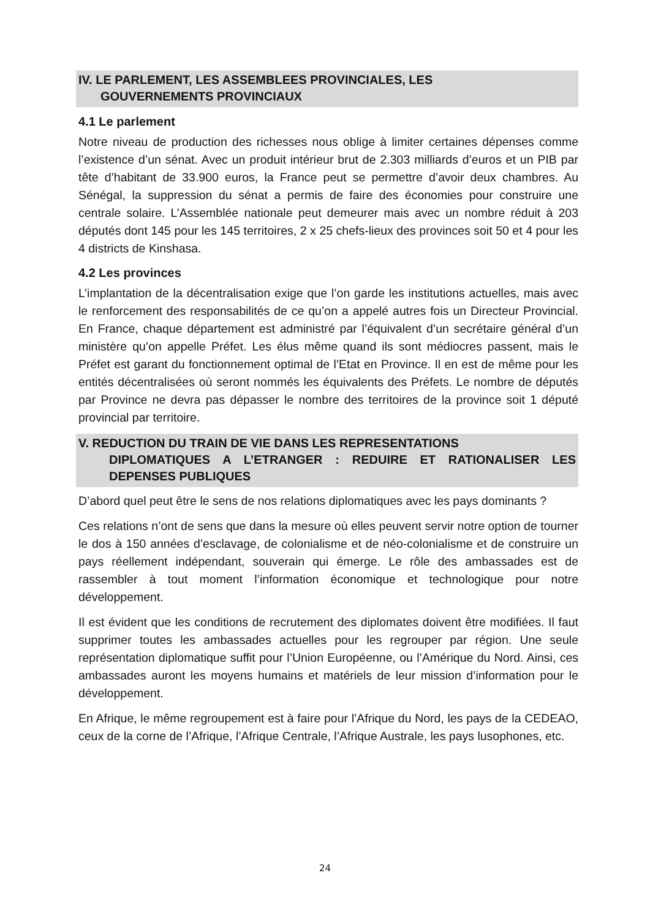IV. LE PARLEMENT, LES ASSEMBLEES PROVINCIALES, LES
GOUVERNEMENTS PROVINCIAUX
4.1 Le parlement
Notre niveau de production des richesses nous oblige à limiter certaines dépenses comme l’existence d’un sénat. Avec un produit intérieur brut de 2.303 milliards d’euros et un PIB par tête d’habitant de 33.900 euros, la France peut se permettre d’avoir deux chambres. Au Sénégal, la suppression du sénat a permis de faire des économies pour construire une centrale solaire. L’Assemblée nationale peut demeurer mais avec un nombre réduit à 203 députés dont 145 pour les 145 territoires, 2 x 25 chefs-lieux des provinces soit 50 et 4 pour les 4 districts de Kinshasa.
4.2 Les provinces
L’implantation de la décentralisation exige que l’on garde les institutions actuelles, mais avec le renforcement des responsabilités de ce qu’on a appelé autres fois un Directeur Provincial. En France, chaque département est administré par l’équivalent d’un secrétaire général d’un ministère qu’on appelle Préfet. Les élus même quand ils sont médiocres passent, mais le Préfet est garant du fonctionnement optimal de l’Etat en Province. Il en est de même pour les entités décentralisées où seront nommés les équivalents des Préfets. Le nombre de députés par Province ne devra pas dépasser le nombre des territoires de la province soit 1 député provincial par territoire.
V. REDUCTION DU TRAIN DE VIE DANS LES REPRESENTATIONS
DIPLOMATIQUES A L’ETRANGER : REDUIRE ET RATIONALISER LES DEPENSES PUBLIQUES
D’abord quel peut être le sens de nos relations diplomatiques avec les pays dominants ?
Ces relations n’ont de sens que dans la mesure où elles peuvent servir notre option de tourner le dos à 150 années d’esclavage, de colonialisme et de néo-colonialisme et de construire un pays réellement indépendant, souverain qui émerge. Le rôle des ambassades est de rassembler à tout moment l’information économique et technologique pour notre développement.
Il est évident que les conditions de recrutement des diplomates doivent être modifiées. Il faut supprimer toutes les ambassades actuelles pour les regrouper par région. Une seule représentation diplomatique suffit pour l’Union Européenne, ou l’Amérique du Nord. Ainsi, ces ambassades auront les moyens humains et matériels de leur mission d’information pour le développement.
En Afrique, le même regroupement est à faire pour l’Afrique du Nord, les pays de la CEDEAO, ceux de la corne de l’Afrique, l’Afrique Centrale, l’Afrique Australe, les pays lusophones, etc.
24